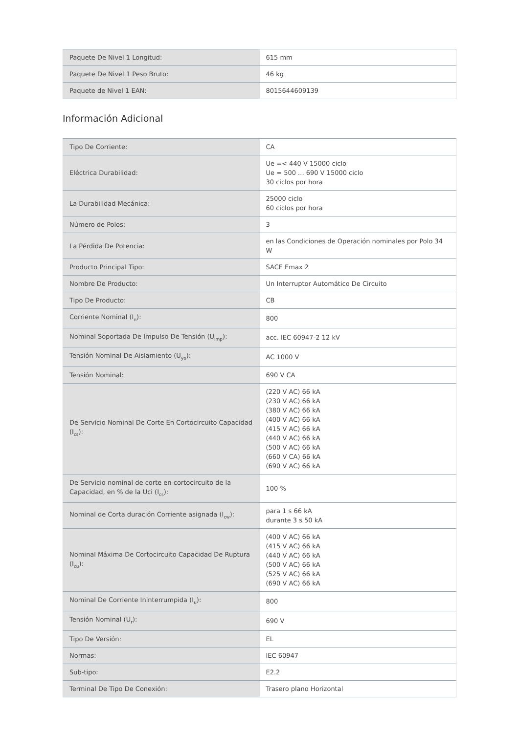| Paquete De Nivel 1 Longitud: | 615 mm |
| Paquete De Nivel 1 Peso Bruto: | 46 kg |
| Paquete de Nivel 1 EAN: | 8015644609139 |
Información Adicional
| Tipo De Corriente: | CA |
| Eléctrica Durabilidad: | Ue =< 440 V 15000 ciclo Ue = 500 ... 690 V 15000 ciclo 30 ciclos por hora |
| La Durabilidad Mecánica: | 25000 ciclo 60 ciclos por hora |
| Número de Polos: | 3 |
| La Pérdida De Potencia: | en las Condiciones de Operación nominales por Polo 34 W |
| Producto Principal Tipo: | SACE Emax 2 |
| Nombre De Producto: | Un Interruptor Automático De Circuito |
| Tipo De Producto: | CB |
| Corriente Nominal (I<sub>n</sub>): | 800 |
| Nominal Soportada De Impulso De Tensión (U<sub>imp</sub>): | acc. IEC 60947-2 12 kV |
| Tensión Nominal De Aislamiento (U<sub>yo</sub>): | AC 1000 V |
| Tensión Nominal: | 690 V CA |
| De Servicio Nominal De Corte En Cortocircuito Capacidad (I<sub>cs</sub>): | (220 V AC) 66 kA (230 V AC) 66 kA (380 V AC) 66 kA (400 V AC) 66 kA (415 V AC) 66 kA (440 V AC) 66 kA (500 V AC) 66 kA (660 V CA) 66 kA (690 V AC) 66 kA |
| De Servicio nominal de corte en cortocircuito de la Capacidad, en % de la Uci (I<sub>cs</sub>): | 100 % |
| Nominal de Corta duración Corriente asignada (I<sub>cw</sub>): | para 1 s 66 kA durante 3 s 50 kA |
| Nominal Máxima De Cortocircuito Capacidad De Ruptura (I<sub>cu</sub>): | (400 V AC) 66 kA (415 V AC) 66 kA (440 V AC) 66 kA (500 V AC) 66 kA (525 V AC) 66 kA (690 V AC) 66 kA |
| Nominal De Corriente Ininterrumpida (I<sub>u</sub>): | 800 |
| Tensión Nominal (U<sub>r</sub>): | 690 V |
| Tipo De Versión: | EL |
| Normas: | IEC 60947 |
| Sub-tipo: | E2.2 |
| Terminal De Tipo De Conexión: | Trasero plano Horizontal |